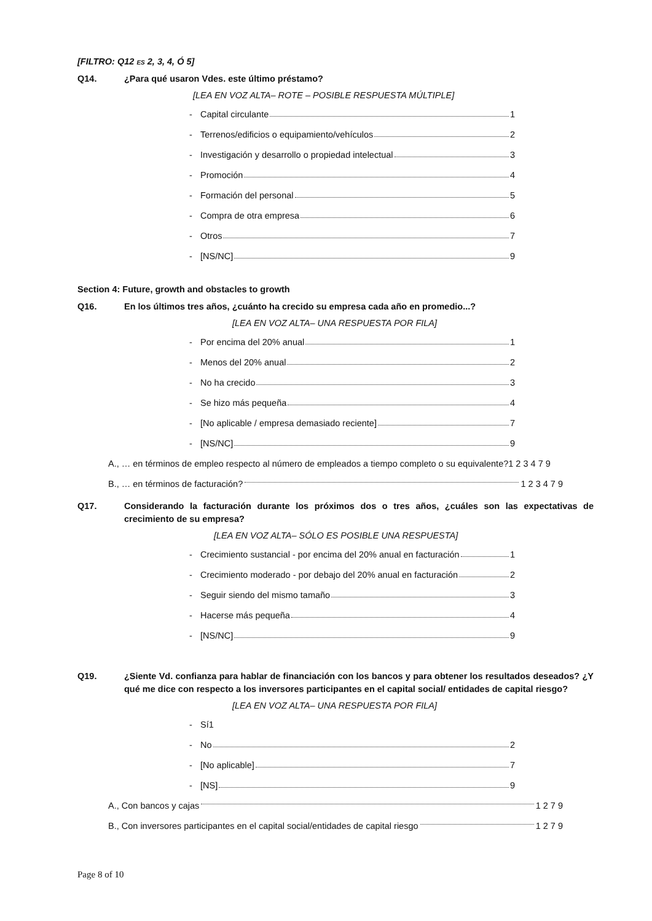[FILTRO: Q12 ES 2, 3, 4, Ó 5]
Q14. ¿Para qué usaron Vdes. este último préstamo?
[LEA EN VOZ ALTA– ROTE – POSIBLE RESPUESTA MÚLTIPLE]
- Capital circulante 1
- Terrenos/edificios o equipamiento/vehículos 2
- Investigación y desarrollo o propiedad intelectual 3
- Promoción 4
- Formación del personal 5
- Compra de otra empresa 6
- Otros 7
- [NS/NC] 9
Section 4: Future, growth and obstacles to growth
Q16. En los últimos tres años, ¿cuánto ha crecido su empresa cada año en promedio...?
[LEA EN VOZ ALTA– UNA RESPUESTA POR FILA]
- Por encima del 20% anual 1
- Menos del 20% anual 2
- No ha crecido 3
- Se hizo más pequeña 4
- [No aplicable / empresa demasiado reciente] 7
- [NS/NC] 9
A., … en términos de empleo respecto al número de empleados a tiempo completo o su equivalente?1 2 3 4 7 9
B., … en términos de facturación? 1 2 3 4 7 9
Q17. Considerando la facturación durante los próximos dos o tres años, ¿cuáles son las expectativas de crecimiento de su empresa?
[LEA EN VOZ ALTA– SÓLO ES POSIBLE UNA RESPUESTA]
- Crecimiento sustancial - por encima del 20% anual en facturación 1
- Crecimiento moderado - por debajo del 20% anual en facturación 2
- Seguir siendo del mismo tamaño 3
- Hacerse más pequeña 4
- [NS/NC] 9
Q19. ¿Siente Vd. confianza para hablar de financiación con los bancos y para obtener los resultados deseados? ¿Y qué me dice con respecto a los inversores participantes en el capital social/ entidades de capital riesgo?
[LEA EN VOZ ALTA– UNA RESPUESTA POR FILA]
- Sí1
- No 2
- [No aplicable] 7
- [NS] 9
A., Con bancos y cajas 1 2 7 9
B., Con inversores participantes en el capital social/entidades de capital riesgo 1 2 7 9
Page 8 of 10